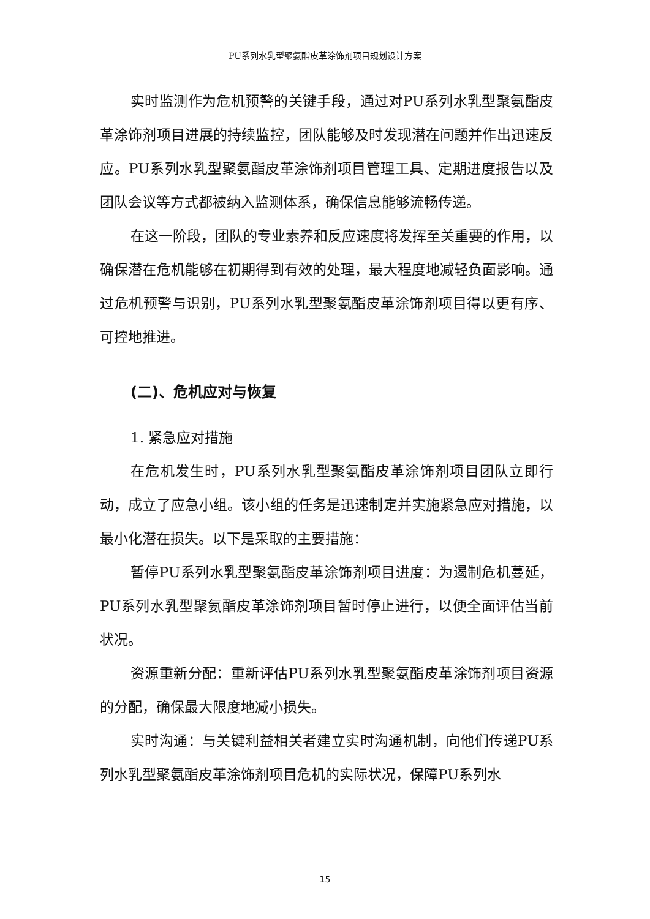PU系列水乳型聚氨酯皮革涂饰剂项目规划设计方案
实时监测作为危机预警的关键手段，通过对PU系列水乳型聚氨酯皮革涂饰剂项目进展的持续监控，团队能够及时发现潜在问题并作出迅速反应。PU系列水乳型聚氨酯皮革涂饰剂项目管理工具、定期进度报告以及团队会议等方式都被纳入监测体系，确保信息能够流畅传递。
在这一阶段，团队的专业素养和反应速度将发挥至关重要的作用，以确保潜在危机能够在初期得到有效的处理，最大程度地减轻负面影响。通过危机预警与识别，PU系列水乳型聚氨酯皮革涂饰剂项目得以更有序、可控地推进。
(二)、危机应对与恢复
1. 紧急应对措施
在危机发生时，PU系列水乳型聚氨酯皮革涂饰剂项目团队立即行动，成立了应急小组。该小组的任务是迅速制定并实施紧急应对措施，以最小化潜在损失。以下是采取的主要措施：
暂停PU系列水乳型聚氨酯皮革涂饰剂项目进度：为遏制危机蔓延，PU系列水乳型聚氨酯皮革涂饰剂项目暂时停止进行，以便全面评估当前状况。
资源重新分配：重新评估PU系列水乳型聚氨酯皮革涂饰剂项目资源的分配，确保最大限度地减小损失。
实时沟通：与关键利益相关者建立实时沟通机制，向他们传递PU系列水乳型聚氨酯皮革涂饰剂项目危机的实际状况，保障PU系列水
15